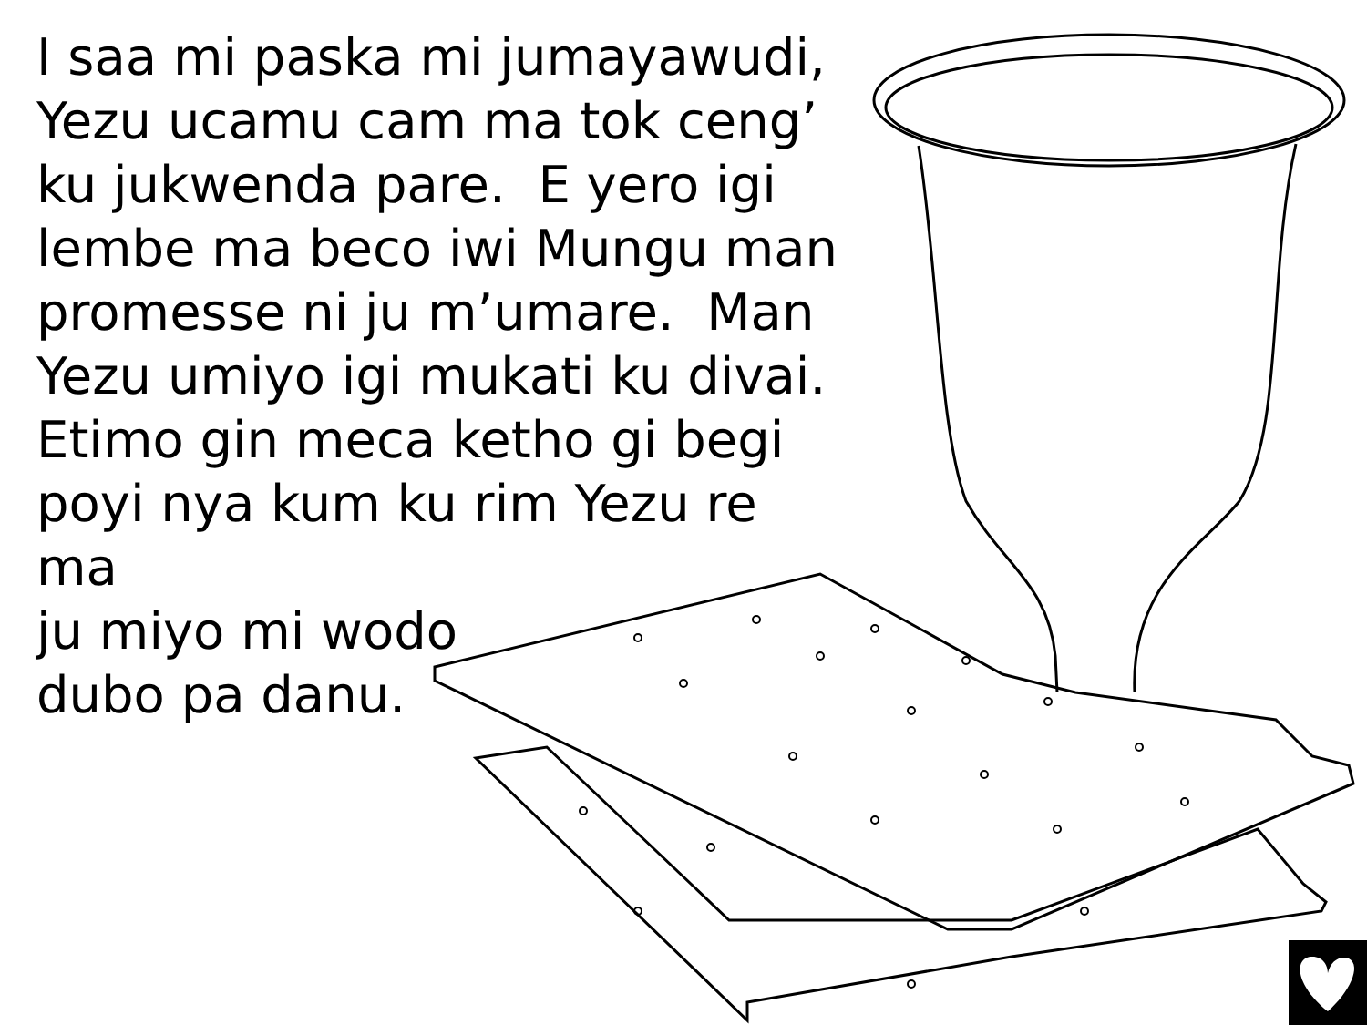I saa mi paska mi jumayawudi,
Yezu ucamu cam ma tok ceng’
ku jukwenda pare. E yero igi
lembe ma beco iwi Mungu man
promesse ni ju m’umare. Man
Yezu umiyo igi mukati ku divai.
Etimo gin meca ketho gi begi
poyi nya kum ku rim Yezu re ma
ju miyo mi wodo
dubo pa danu.